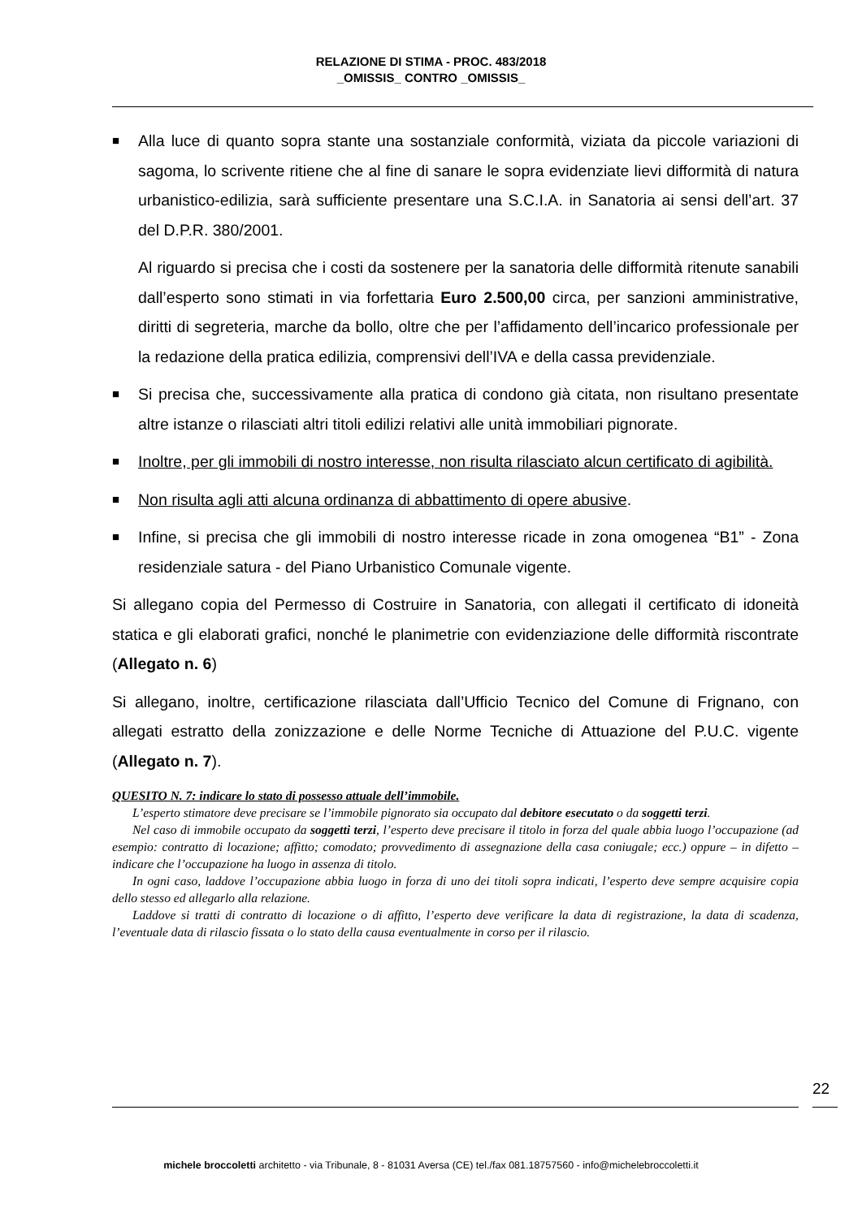RELAZIONE DI STIMA - PROC. 483/2018
_OMISSIS_ CONTRO _OMISSIS_
■ Alla luce di quanto sopra stante una sostanziale conformità, viziata da piccole variazioni di sagoma, lo scrivente ritiene che al fine di sanare le sopra evidenziate lievi difformità di natura urbanistico-edilizia, sarà sufficiente presentare una S.C.I.A. in Sanatoria ai sensi dell’art. 37 del D.P.R. 380/2001.
Al riguardo si precisa che i costi da sostenere per la sanatoria delle difformità ritenute sanabili dall’esperto sono stimati in via forfettaria Euro 2.500,00 circa, per sanzioni amministrative, diritti di segreteria, marche da bollo, oltre che per l’affidamento dell’incarico professionale per la redazione della pratica edilizia, comprensivi dell’IVA e della cassa previdenziale.
■ Si precisa che, successivamente alla pratica di condono già citata, non risultano presentate altre istanze o rilasciati altri titoli edilizi relativi alle unità immobiliari pignorate.
■ Inoltre, per gli immobili di nostro interesse, non risulta rilasciato alcun certificato di agibilità.
■ Non risulta agli atti alcuna ordinanza di abbattimento di opere abusive.
■ Infine, si precisa che gli immobili di nostro interesse ricade in zona omogenea “B1” - Zona residenziale satura - del Piano Urbanistico Comunale vigente.
Si allegano copia del Permesso di Costruire in Sanatoria, con allegati il certificato di idoneità statica e gli elaborati grafici, nonché le planimetrie con evidenziazione delle difformità riscontrate (Allegato n. 6)
Si allegano, inoltre, certificazione rilasciata dall’Ufficio Tecnico del Comune di Frignano, con allegati estratto della zonizzazione e delle Norme Tecniche di Attuazione del P.U.C. vigente (Allegato n. 7).
QUESITO N. 7: indicare lo stato di possesso attuale dell’immobile.
L’esperto stimatore deve precisare se l’immobile pignorato sia occupato dal debitore esecutato o da soggetti terzi.
Nel caso di immobile occupato da soggetti terzi, l’esperto deve precisare il titolo in forza del quale abbia luogo l’occupazione (ad esempio: contratto di locazione; affitto; comodato; provvedimento di assegnazione della casa coniugale; ecc.) oppure – in difetto – indicare che l’occupazione ha luogo in assenza di titolo.
In ogni caso, laddove l’occupazione abbia luogo in forza di uno dei titoli sopra indicati, l’esperto deve sempre acquisire copia dello stesso ed allegarlo alla relazione.
Laddove si tratti di contratto di locazione o di affitto, l’esperto deve verificare la data di registrazione, la data di scadenza, l’eventuale data di rilascio fissata o lo stato della causa eventualmente in corso per il rilascio.
22
michele broccoletti architetto - via Tribunale, 8 - 81031 Aversa (CE) tel./fax 081.18757560 - info@michelebroccoletti.it